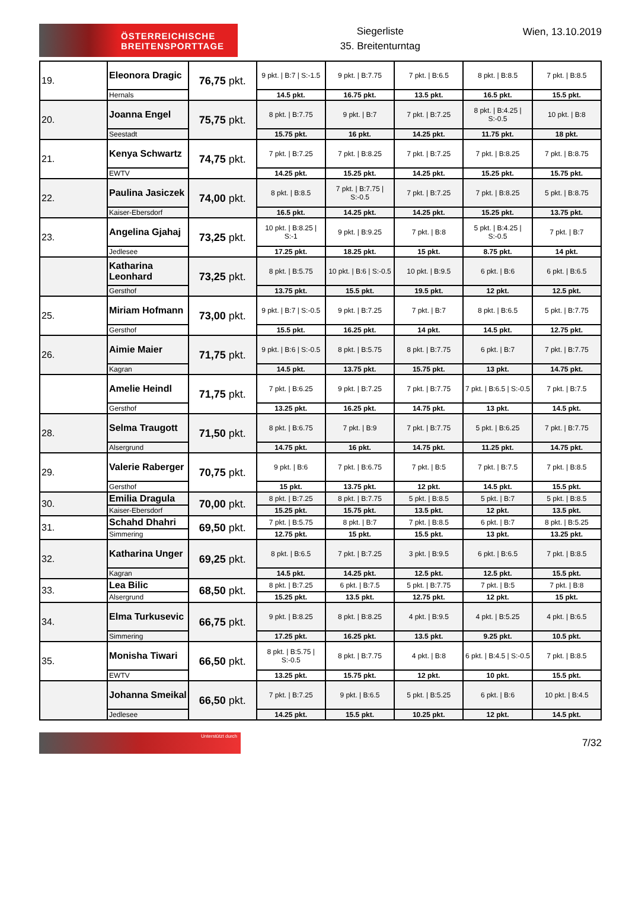ÖSTERREICHISCHE
BREITENSPORTTAGE
Siegerliste
35. Breitenturntag
Wien, 13.10.2019
| 19. | Eleonora Dragic | 76,75 pkt. | 9 pkt. / B:7 / S:-1.5 | 9 pkt. / B:7.75 | 7 pkt. / B:6.5 | 8 pkt. / B:8.5 | 7 pkt. / B:8.5 |
| | Hernals | | 14.5 pkt. | 16.75 pkt. | 13.5 pkt. | 16.5 pkt. | 15.5 pkt. |
| 20. | Joanna Engel | 75,75 pkt. | 8 pkt. / B:7.75 | 9 pkt. / B:7 | 7 pkt. / B:7.25 | 8 pkt. / B:4.25 / S:-0.5 | 10 pkt. / B:8 |
| | Seestadt | | 15.75 pkt. | 16 pkt. | 14.25 pkt. | 11.75 pkt. | 18 pkt. |
| 21. | Kenya Schwartz | 74,75 pkt. | 7 pkt. / B:7.25 | 7 pkt. / B:8.25 | 7 pkt. / B:7.25 | 7 pkt. / B:8.25 | 7 pkt. / B:8.75 |
| | EWTV | | 14.25 pkt. | 15.25 pkt. | 14.25 pkt. | 15.25 pkt. | 15.75 pkt. |
| 22. | Paulina Jasiczek | 74,00 pkt. | 8 pkt. / B:8.5 | 7 pkt. / B:7.75 / S:-0.5 | 7 pkt. / B:7.25 | 7 pkt. / B:8.25 | 5 pkt. / B:8.75 |
| | Kaiser-Ebersdorf | | 16.5 pkt. | 14.25 pkt. | 14.25 pkt. | 15.25 pkt. | 13.75 pkt. |
| 23. | Angelina Gjahaj | 73,25 pkt. | 10 pkt. / B:8.25 / S:-1 | 9 pkt. / B:9.25 | 7 pkt. / B:8 | 5 pkt. / B:4.25 / S:-0.5 | 7 pkt. / B:7 |
| | Jedlesee | | 17.25 pkt. | 18.25 pkt. | 15 pkt. | 8.75 pkt. | 14 pkt. |
| | Katharina Leonhard | 73,25 pkt. | 8 pkt. / B:5.75 | 10 pkt. / B:6 / S:-0.5 | 10 pkt. / B:9.5 | 6 pkt. / B:6 | 6 pkt. / B:6.5 |
| | Gersthof | | 13.75 pkt. | 15.5 pkt. | 19.5 pkt. | 12 pkt. | 12.5 pkt. |
| 25. | Miriam Hofmann | 73,00 pkt. | 9 pkt. / B:7 / S:-0.5 | 9 pkt. / B:7.25 | 7 pkt. / B:7 | 8 pkt. / B:6.5 | 5 pkt. / B:7.75 |
| | Gersthof | | 15.5 pkt. | 16.25 pkt. | 14 pkt. | 14.5 pkt. | 12.75 pkt. |
| 26. | Aimie Maier | 71,75 pkt. | 9 pkt. / B:6 / S:-0.5 | 8 pkt. / B:5.75 | 8 pkt. / B:7.75 | 6 pkt. / B:7 | 7 pkt. / B:7.75 |
| | Kagran | | 14.5 pkt. | 13.75 pkt. | 15.75 pkt. | 13 pkt. | 14.75 pkt. |
| | Amelie Heindl | 71,75 pkt. | 7 pkt. / B:6.25 | 9 pkt. / B:7.25 | 7 pkt. / B:7.75 | 7 pkt. / B:6.5 / S:-0.5 | 7 pkt. / B:7.5 |
| | Gersthof | | 13.25 pkt. | 16.25 pkt. | 14.75 pkt. | 13 pkt. | 14.5 pkt. |
| 28. | Selma Traugott | 71,50 pkt. | 8 pkt. / B:6.75 | 7 pkt. / B:9 | 7 pkt. / B:7.75 | 5 pkt. / B:6.25 | 7 pkt. / B:7.75 |
| | Alsergrund | | 14.75 pkt. | 16 pkt. | 14.75 pkt. | 11.25 pkt. | 14.75 pkt. |
| 29. | Valerie Raberger | 70,75 pkt. | 9 pkt. / B:6 | 7 pkt. / B:6.75 | 7 pkt. / B:5 | 7 pkt. / B:7.5 | 7 pkt. / B:8.5 |
| | Gersthof | | 15 pkt. | 13.75 pkt. | 12 pkt. | 14.5 pkt. | 15.5 pkt. |
| 30. | Emilia Dragula | 70,00 pkt. | 8 pkt. / B:7.25 | 8 pkt. / B:7.75 | 5 pkt. / B:8.5 | 5 pkt. / B:7 | 5 pkt. / B:8.5 |
| | Kaiser-Ebersdorf | | 15.25 pkt. | 15.75 pkt. | 13.5 pkt. | 12 pkt. | 13.5 pkt. |
| 31. | Schahd Dhahri | 69,50 pkt. | 7 pkt. / B:5.75 | 8 pkt. / B:7 | 7 pkt. / B:8.5 | 6 pkt. / B:7 | 8 pkt. / B:5.25 |
| | Simmering | | 12.75 pkt. | 15 pkt. | 15.5 pkt. | 13 pkt. | 13.25 pkt. |
| 32. | Katharina Unger | 69,25 pkt. | 8 pkt. / B:6.5 | 7 pkt. / B:7.25 | 3 pkt. / B:9.5 | 6 pkt. / B:6.5 | 7 pkt. / B:8.5 |
| | Kagran | | 14.5 pkt. | 14.25 pkt. | 12.5 pkt. | 12.5 pkt. | 15.5 pkt. |
| 33. | Lea Bilic | 68,50 pkt. | 8 pkt. / B:7.25 | 6 pkt. / B:7.5 | 5 pkt. / B:7.75 | 7 pkt. / B:5 | 7 pkt. / B:8 |
| | Alsergrund | | 15.25 pkt. | 13.5 pkt. | 12.75 pkt. | 12 pkt. | 15 pkt. |
| 34. | Elma Turkusevic | 66,75 pkt. | 9 pkt. / B:8.25 | 8 pkt. / B:8.25 | 4 pkt. / B:9.5 | 4 pkt. / B:5.25 | 4 pkt. / B:6.5 |
| | Simmering | | 17.25 pkt. | 16.25 pkt. | 13.5 pkt. | 9.25 pkt. | 10.5 pkt. |
| 35. | Monisha Tiwari | 66,50 pkt. | 8 pkt. / B:5.75 / S:-0.5 | 8 pkt. / B:7.75 | 4 pkt. / B:8 | 6 pkt. / B:4.5 / S:-0.5 | 7 pkt. / B:8.5 |
| | EWTV | | 13.25 pkt. | 15.75 pkt. | 12 pkt. | 10 pkt. | 15.5 pkt. |
| | Johanna Smeikal | 66,50 pkt. | 7 pkt. / B:7.25 | 9 pkt. / B:6.5 | 5 pkt. / B:5.25 | 6 pkt. / B:6 | 10 pkt. / B:4.5 |
| | Jedlesee | | 14.25 pkt. | 15.5 pkt. | 10.25 pkt. | 12 pkt. | 14.5 pkt. |
Unterstützt durch
7/32